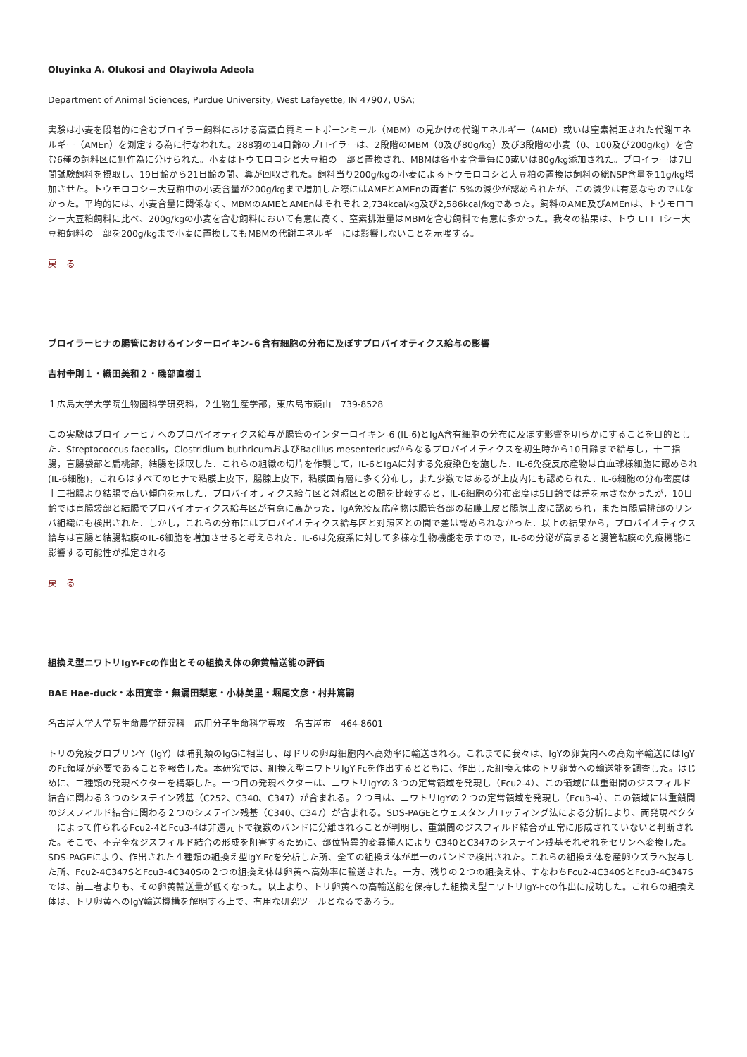Oluyinka A. Olukosi and Olayiwola Adeola
Department of Animal Sciences, Purdue University, West Lafayette, IN 47907, USA;
実験は小麦を段階的に含むブロイラー飼料における高蛋白質ミートボーンミール（MBM）の見かけの代謝エネルギー（AME）或いは窒素補正された代謝エネルギー（AMEn）を測定する為に行なわれた。288羽の14日齢のブロイラーは、2段階のMBM（0及び80g/kg）及び3段階の小麦（0、100及び200g/kg）を含む6種の飼料区に無作為に分けられた。小麦はトウモロコシと大豆粕の一部と置換され、MBMは各小麦含量毎に0或いは80g/kg添加された。ブロイラーは7日間試験飼料を摂取し、19日齢から21日齢の間、糞が回収された。飼料当り200g/kgの小麦によるトウモロコシと大豆粕の置換は飼料の総NSP含量を11g/kg増加させた。トウモロコシ－大豆粕中の小麦含量が200g/kgまで増加した際にはAMEとAMEnの両者に 5%の減少が認められたが、この減少は有意なものではなかった。平均的には、小麦含量に関係なく、MBMのAMEとAMEnはそれぞれ 2,734kcal/kg及び2,586kcal/kgであった。飼料のAME及びAMEnは、トウモロコシ－大豆粕飼料に比べ、200g/kgの小麦を含む飼料において有意に高く、窒素排泄量はMBMを含む飼料で有意に多かった。我々の結果は、トウモロコシ－大豆粕飼料の一部を200g/kgまで小麦に置換してもMBMの代謝エネルギーには影響しないことを示唆する。
戻　る
ブロイラーヒナの腸管におけるインターロイキン-６含有細胞の分布に及ぼすプロバイオティクス給与の影響
吉村幸則１・織田美和２・磯部直樹１
１広島大学大学院生物圏科学研究科，２生物生産学部，東広島市鏡山　739-8528
この実験はブロイラーヒナへのプロバイオティクス給与が腸管のインターロイキン-6 (IL-6)とIgA含有細胞の分布に及ぼす影響を明らかにすることを目的とした．Streptococcus faecalis，Clostridium buthricumおよびBacillus mesentericusからなるプロバイオティクスを初生時から10日齢まで給与し，十二指腸，盲腸袋部と扁桃部，結腸を採取した．これらの組織の切片を作製して，IL-6とIgAに対する免疫染色を施した．IL-6免疫反応産物は白血球様細胞に認められ(IL-6細胞)，これらはすべてのヒナで粘膜上皮下，腸腺上皮下，粘膜固有層に多く分布し，また少数ではあるが上皮内にも認められた．IL-6細胞の分布密度は十二指腸より結腸で高い傾向を示した．プロバイオティクス給与区と対照区との間を比較すると，IL-6細胞の分布密度は5日齢では差を示さなかったが，10日齢では盲腸袋部と結腸でプロバイオティクス給与区が有意に高かった．IgA免疫反応産物は腸管各部の粘膜上皮と腸腺上皮に認められ，また盲腸扁桃部のリンパ組織にも検出された．しかし，これらの分布にはプロバイオティクス給与区と対照区との間で差は認められなかった．以上の結果から，プロバイオティクス給与は盲腸と結腸粘膜のIL-6細胞を増加させると考えられた．IL-6は免疫系に対して多様な生物機能を示すので，IL-6の分泌が高まると腸管粘膜の免疫機能に影響する可能性が推定される
戻　る
組換え型ニワトリIgY-Fcの作出とその組換え体の卵黄輸送能の評価
BAE Hae-duck・本田寛幸・無漏田梨恵・小林美里・堀尾文彦・村井篤嗣
名古屋大学大学院生命農学研究科　応用分子生命科学専攻　名古屋市　464-8601
トリの免疫グロブリンY（IgY）は哺乳類のIgGに相当し、母ドリの卵母細胞内へ高効率に輸送される。これまでに我々は、IgYの卵黄内への高効率輸送にはIgYのFc領域が必要であることを報告した。本研究では、組換え型ニワトリIgY-Fcを作出するとともに、作出した組換え体のトリ卵黄への輸送能を調査した。はじめに、二種類の発現ベクターを構築した。一つ目の発現ベクターは、ニワトリIgYの３つの定常領域を発現し（Fcu2-4）、この領域には重鎖間のジスフィルド結合に関わる３つのシステイン残基（C252、C340、C347）が含まれる。２つ目は、ニワトリIgYの２つの定常領域を発現し（Fcu3-4）、この領域には重鎖間のジスフィルド結合に関わる２つのシステイン残基（C340、C347）が含まれる。SDS-PAGEとウェスタンブロッティング法による分析により、両発現ベクターによって作られるFcu2-4とFcu3-4は非還元下で複数のバンドに分離されることが判明し、重鎖間のジスフィルド結合が正常に形成されていないと判断された。そこで、不完全なジスフィルド結合の形成を阻害するために、部位特異的変異挿入により C340とC347のシステイン残基それぞれをセリンへ変換した。SDS-PAGEにより、作出された４種類の組換え型IgY-Fcを分析した所、全ての組換え体が単一のバンドで検出された。これらの組換え体を産卵ウズラへ投与した所、Fcu2-4C347SとFcu3-4C340Sの２つの組換え体は卵黄へ高効率に輸送された。一方、残りの２つの組換え体、すなわちFcu2-4C340SとFcu3-4C347Sでは、前二者よりも、その卵黄輸送量が低くなった。以上より、トリ卵黄への高輸送能を保持した組換え型ニワトリIgY-Fcの作出に成功した。これらの組換え体は、トリ卵黄へのIgY輸送機構を解明する上で、有用な研究ツールとなるであろう。